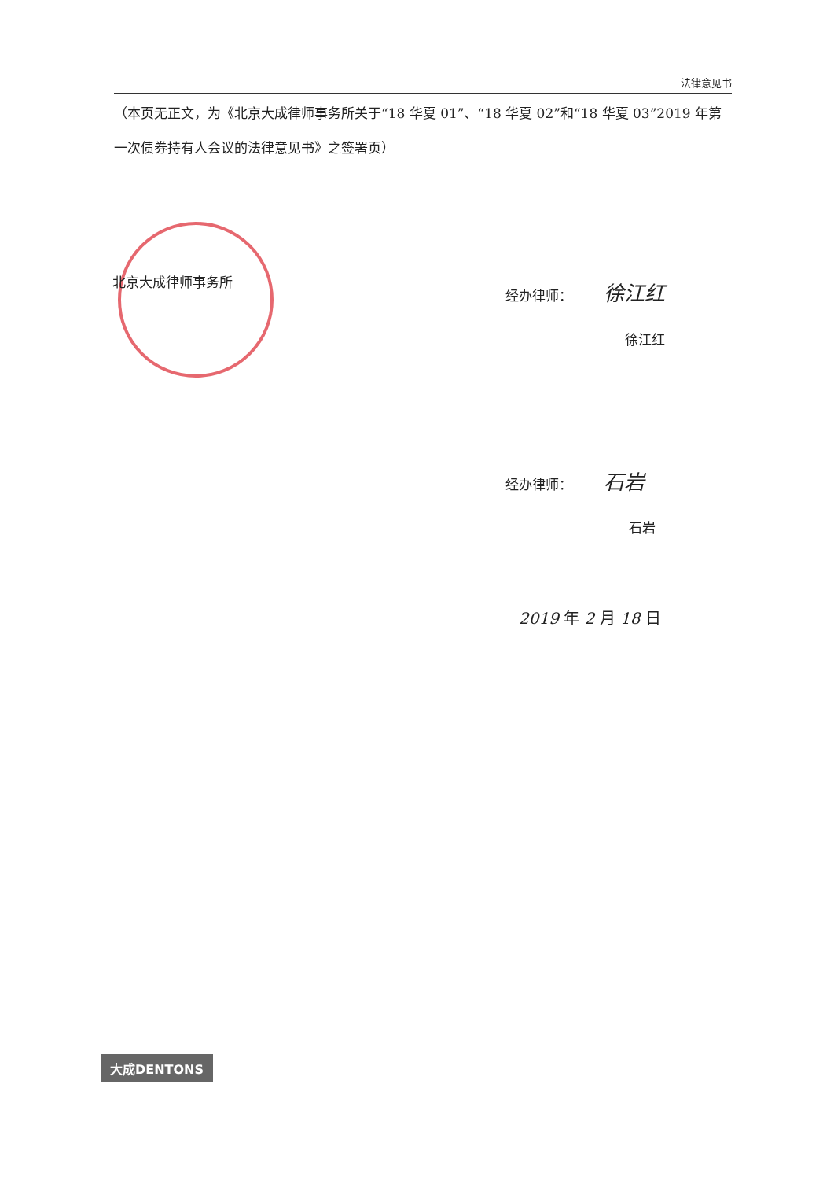法律意见书
（本页无正文，为《北京大成律师事务所关于“18 华夏 01”、“18 华夏 02”和“18 华夏 03”2019 年第一次债券持有人会议的法律意见书》之签署页）
北京大成律师事务所 经办律师： 徐江红
徐江红
经办律师： 石岩
石岩
2019 年 2 月 18 日
大成DENTONS